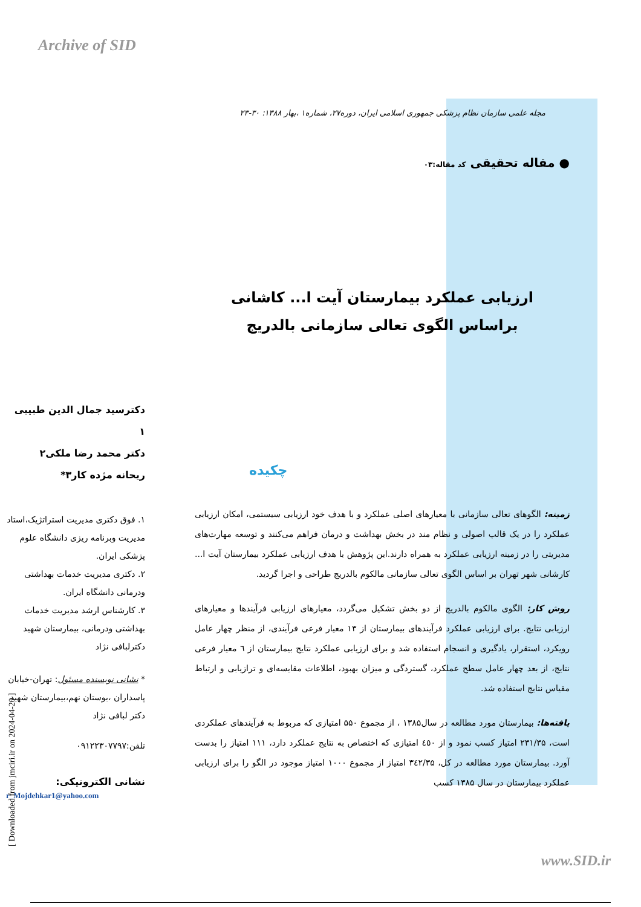Archive of SID
دکترسید جمال الدین طبیبی ۱
دکتر محمد رضا ملکی۲
ریحانه مژده کار۳*
۱. فوق دکتری مدیریت استراتژیک،استاد مدیریت وبرنامه ریزی دانشگاه علوم پزشکی ایران.
۲. دکتری مدیریت خدمات بهداشتی ودرمانی دانشگاه ایران.
۳. کارشناس ارشد مدیریت خدمات بهداشتی ودرمانی، بیمارستان شهید دکترلبافی نژاد
* نشانی نویسنده مسئول: تهران-خیابان پاسداران ،بوستان نهم،بیمارستان شهید دکتر لبافی نژاد
تلفن:۰۹۱۲۲۳۰۷۷۹۷
نشانی الکترونیکی:
r_Mojdehkar1@yahoo.com
مجله علمی سازمان نظام پزشکی جمهوری اسلامی ایران، دوره۲۷، شماره۱ ،بهار ۱۳۸۸: ۳۰-۲۳
● مقاله تحقیقی کد مقاله:۰۳
ارزیابی عملکرد بیمارستان آیت ا... کاشانی براساس الگوی تعالی سازمانی بالدریج
چکیده
زمینه: الگوهای تعالی سازمانی با معیارهای اصلی عملکرد و با هدف خود ارزیابی سیستمی، امکان ارزیابی عملکرد را در یک قالب اصولی و نظام مند در بخش بهداشت و درمان فراهم می‌کنند و توسعه مهارت‌های مدیریتی را در زمینه ارزیابی عملکرد به همراه دارند.این پژوهش با هدف ارزیابی عملکرد بیمارستان آیت ا... کارشانی شهر تهران بر اساس الگوی تعالی سازمانی مالکوم بالدریج طراحی و اجرا گردید.
روش کار: الگوی مالکوم بالدریج از دو بخش تشکیل می‌گردد، معیارهای ارزیابی فرآیندها و معیارهای ارزیابی نتایج. برای ارزیابی عملکرد فرآیندهای بیمارستان از ۱۳ معیار فرعی فرآیندی، از منظر چهار عامل رویکرد، استقرار، یادگیری و انسجام استفاده شد و برای ارزیابی عملکرد نتایج بیمارستان از ٦ معیار فرعی نتایج، از بعد چهار عامل سطح عملکرد، گستردگی و میزان بهبود، اطلاعات مقایسه‌ای و ترازیابی و ارتباط مقیاس نتایج استفاده شد.
یافته‌ها: بیمارستان مورد مطالعه در سال۱۳۸۵ ، از مجموع ۵۵۰ امتیازی که مربوط به فرآیندهای عملکردی است، ۲۳۱/۳۵ امتیاز کسب نمود و از ٤٥۰ امتیازی که اختصاص به نتایج عملکرد دارد، ۱۱۱ امتیاز را بدست آورد. بیمارستان مورد مطالعه در کل، ۳٤۲/۳۵ امتیاز از مجموع ۱۰۰۰ امتیاز موجود در الگو را برای ارزیابی عملکرد بیمارستان در سال ۱۳۸۵ کسب
www.SID.ir
[ Downloaded from jmciri.ir on 2024-04-20 ]